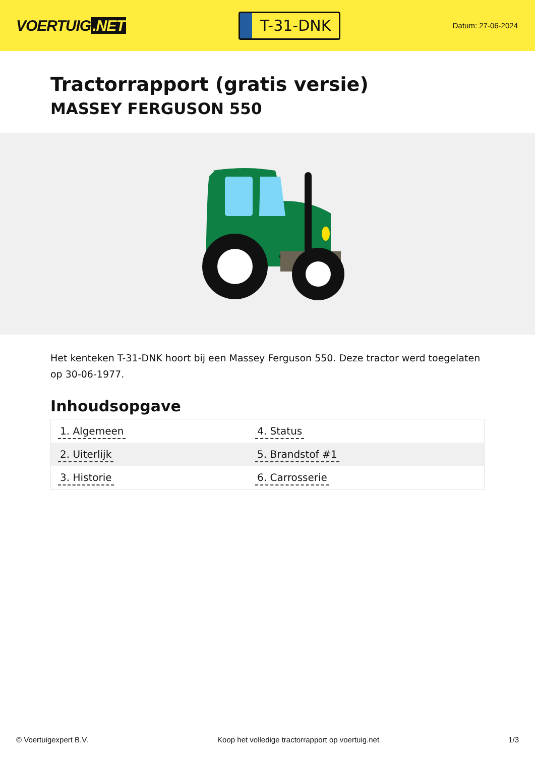VOERTUIG.NET
T-31-DNK
Datum: 27-06-2024
Tractorrapport (gratis versie)
MASSEY FERGUSON 550
Het kenteken T-31-DNK hoort bij een Massey Ferguson 550. Deze tractor werd toegelaten op 30-06-1977.
Inhoudsopgave
| 1. Algemeen | 4. Status |
| 2. Uiterlijk | 5. Brandstof #1 |
| 3. Historie | 6. Carrosserie |
© Voertuigexpert B.V. Koop het volledige tractorrapport op voertuig.net 1/3